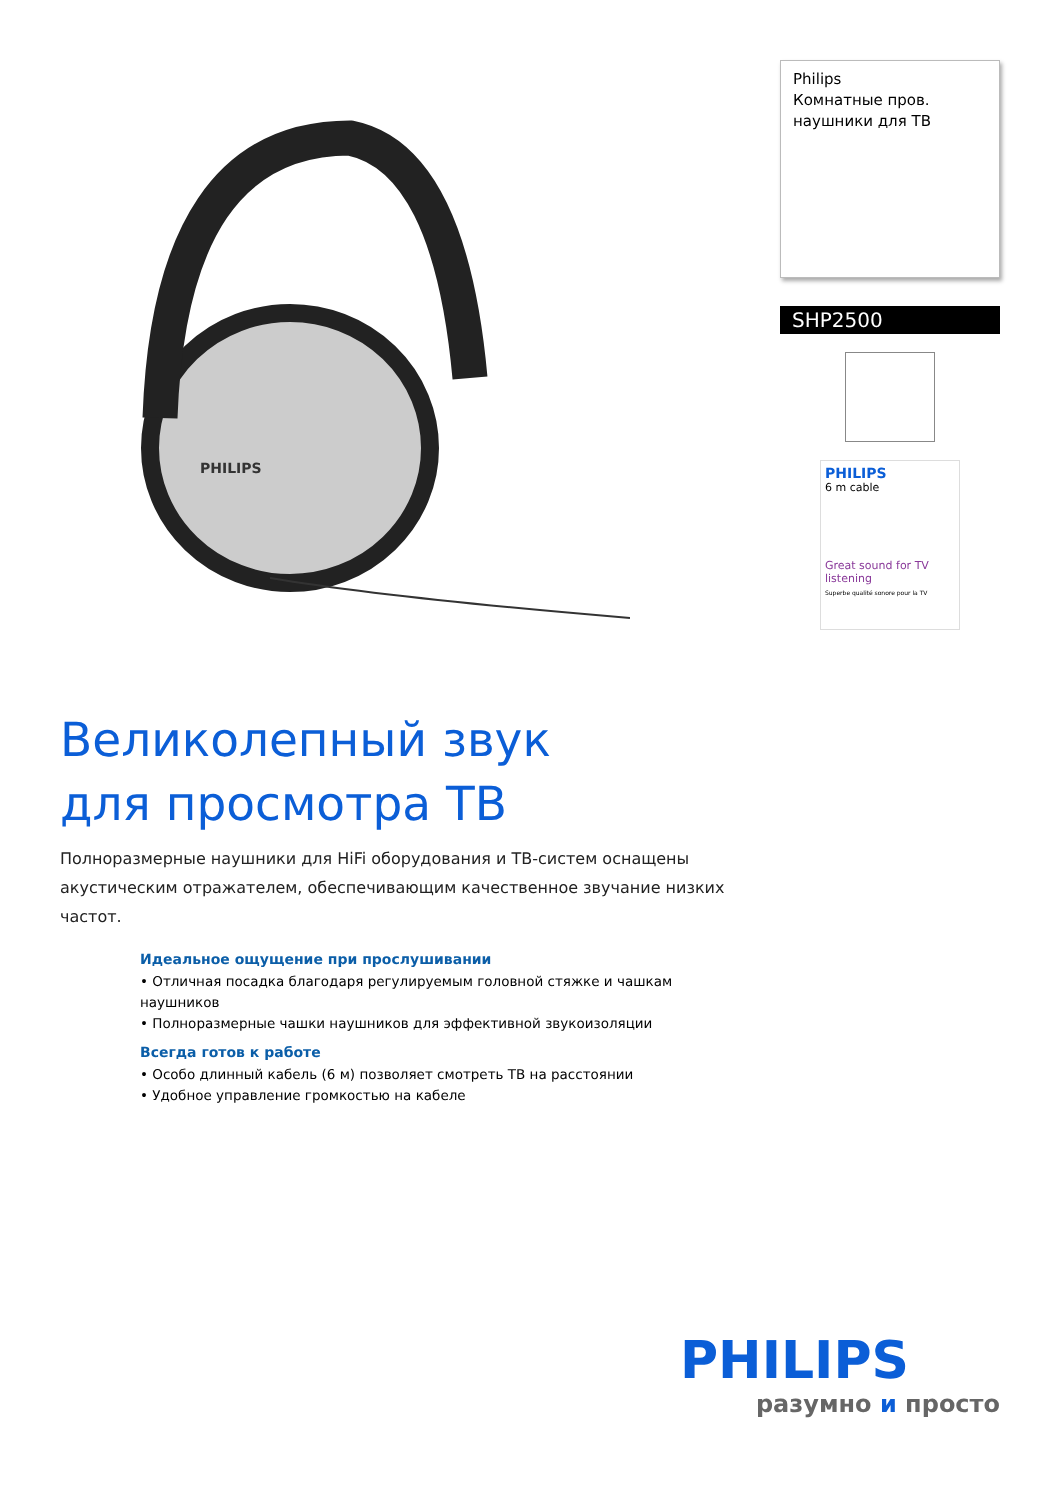PHILIPS
Великолепный звук
для просмотра ТВ
Полноразмерные наушники для HiFi оборудования и ТВ-систем оснащены акустическим отражателем, обеспечивающим качественное звучание низких частот.
Идеальное ощущение при прослушивании
• Отличная посадка благодаря регулируемым головной стяжке и чашкам наушников
• Полноразмерные чашки наушников для эффективной звукоизоляции
Всегда готов к работе
• Особо длинный кабель (6 м) позволяет смотреть ТВ на расстоянии
• Удобное управление громкостью на кабеле
Philips
Комнатные пров.
наушники для ТВ
SHP2500
PHILIPS
6 m cable
Great sound for TV listening
Superbe qualité sonore pour la TV
PHILIPS
разумно и просто